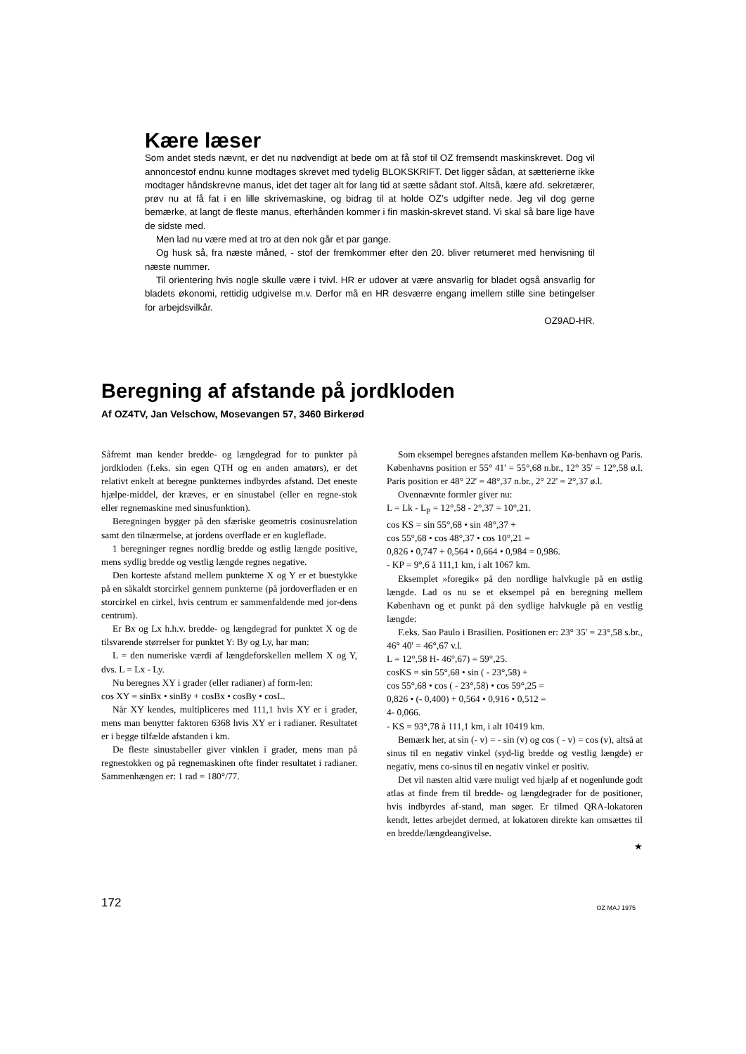Kære læser
Som andet steds nævnt, er det nu nødvendigt at bede om at få stof til OZ fremsendt maskinskrevet. Dog vil annoncestof endnu kunne modtages skrevet med tydelig BLOKSKRIFT. Det ligger sådan, at sætterierne ikke modtager håndskrevne manus, idet det tager alt for lang tid at sætte sådant stof. Altså, kære afd. sekretærer, prøv nu at få fat i en lille skrivemaskine, og bidrag til at holde OZ’s udgifter nede. Jeg vil dog gerne bemærke, at langt de fleste manus, efterhånden kommer i fin maskin-skrevet stand. Vi skal så bare lige have de sidste med.
Men lad nu være med at tro at den nok går et par gange.
Og husk så, fra næste måned, - stof der fremkommer efter den 20. bliver returneret med henvisning til næste nummer.
Til orientering hvis nogle skulle være i tvivl. HR er udover at være ansvarlig for bladet også ansvarlig for bladets økonomi, rettidig udgivelse m.v. Derfor må en HR desværre engang imellem stille sine betingelser for arbejdsvilkår.
OZ9AD-HR.
Beregning af afstande på jordkloden
Af OZ4TV, Jan Velschow, Mosevangen 57, 3460 Birkerød
Såfremt man kender bredde- og længdegrad for to punkter på jordkloden (f.eks. sin egen QTH og en anden amatørs), er det relativt enkelt at beregne punkternes indbyrdes afstand. Det eneste hjælpe-middel, der kræves, er en sinustabel (eller en regne-stok eller regnemaskine med sinusfunktion).
Beregningen bygger på den sfæriske geometris cosinusrelation samt den tilnærmelse, at jordens overflade er en kugleflade.
1 beregninger regnes nordlig bredde og østlig længde positive, mens sydlig bredde og vestlig længde regnes negative.
Den korteste afstand mellem punkterne X og Y er et buestykke på en såkaldt storcirkel gennem punkterne (på jordoverfladen er en storcirkel en cirkel, hvis centrum er sammenfaldende med jor-dens centrum).
Er Bx og Lx h.h.v. bredde- og længdegrad for punktet X og de tilsvarende størrelser for punktet Y: By og Ly, har man:
L = den numeriske værdi af længdeforskellen mellem X og Y, dvs. L = Lx - Ly.
Nu beregnes XY i grader (eller radianer) af form-len:
cos XY = sinBx • sinBy + cosBx • cosBy • cosL.
Når XY kendes, multipliceres med 111,1 hvis XY er i grader, mens man benytter faktoren 6368 hvis XY er i radianer. Resultatet er i begge tilfælde afstanden i km.
De fleste sinustabeller giver vinklen i grader, mens man på regnestokken og på regnemaskinen ofte finder resultatet i radianer. Sammenhængen er: 1 rad = 180°/77.
Som eksempel beregnes afstanden mellem Kø-benhavn og Paris. Københavns position er 55° 41' = 55°,68 n.br., 12° 35' = 12°,58 ø.l. Paris position er 48° 22' = 48°,37 n.br., 2° 22' = 2°,37 ø.l.
Ovennævnte formler giver nu:
L = Lk - L<sub>P</sub> = 12°,58 - 2°,37 = 10°,21.
cos KS = sin 55°,68 • sin 48°,37 +
cos 55°,68 • cos 48°,37 • cos 10°,21 =
0,826 • 0,747 + 0,564 • 0,664 • 0,984 = 0,986.
- KP = 9°,6 å 111,1 km, i alt 1067 km.
Eksemplet »foregik« på den nordlige halvkugle på en østlig længde. Lad os nu se et eksempel på en beregning mellem København og et punkt på den sydlige halvkugle på en vestlig længde:
F.eks. Sao Paulo i Brasilien. Positionen er: 23° 35' = 23°,58 s.br., 46° 40' = 46°,67 v.l.
L = 12°,58 H- 46°,67) = 59°,25.
cosKS = sin 55°,68 • sin ( - 23°,58) +
cos 55°,68 • cos ( - 23°,58) • cos 59°,25 =
0,826 • (- 0,400) + 0,564 • 0,916 • 0,512 =
4- 0,066.
- KS = 93°,78 å 111,1 km, i alt 10419 km.
Bemærk her, at sin (- v) = - sin (v) og cos ( - v) = cos (v), altså at sinus til en negativ vinkel (syd-lig bredde og vestlig længde) er negativ, mens co-sinus til en negativ vinkel er positiv.
Det vil næsten altid være muligt ved hjælp af et nogenlunde godt atlas at finde frem til bredde- og længdegrader for de positioner, hvis indbyrdes af-stand, man søger. Er tilmed QRA-lokatoren kendt, lettes arbejdet dermed, at lokatoren direkte kan omsættes til en bredde/længdeangivelse.
★
172 OZ MAJ 1975